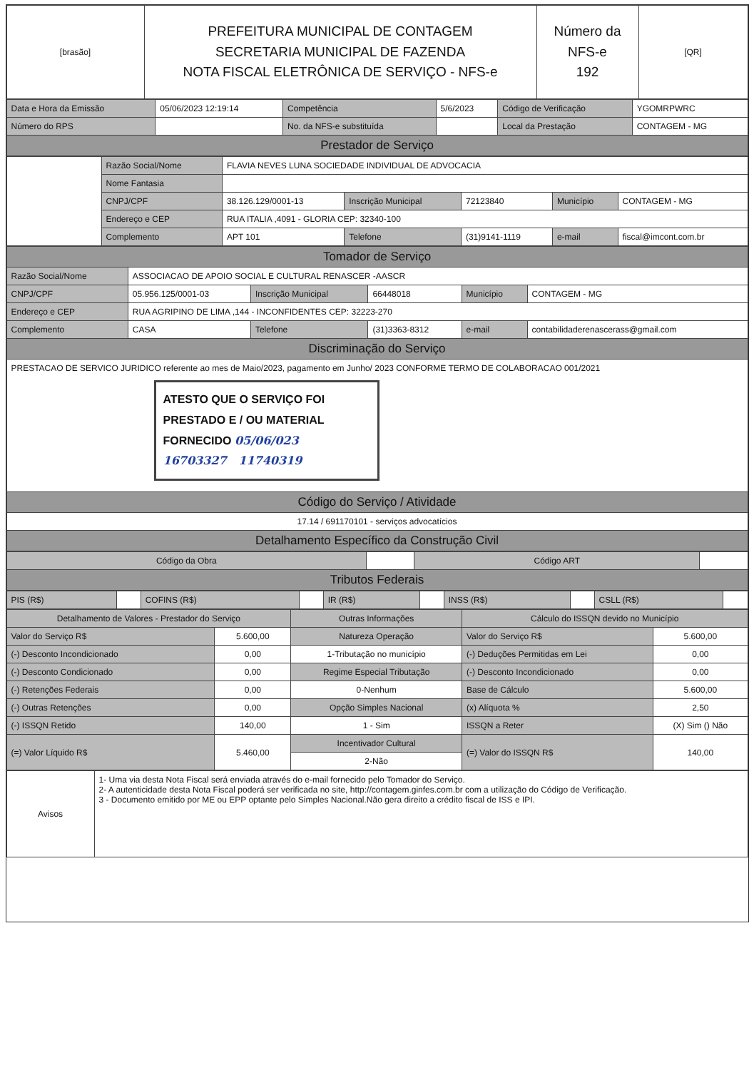| [brasão] | PREFEITURA MUNICIPAL DE CONTAGEM SECRETARIA MUNICIPAL DE FAZENDA NOTA FISCAL ELETRÔNICA DE SERVIÇO - NFS-e | Número da NFS-e 192 | [QR] |
| Data e Hora da Emissão | 05/06/2023 12:19:14 | Competência | 5/6/2023 | Código de Verificação | YGOMRPWRC |
| Número do RPS | | No. da NFS-e substituída | | Local da Prestação | CONTAGEM - MG |
| Prestador de Serviço | | | | | |
| | Razão Social/Nome | FLAVIA NEVES LUNA SOCIEDADE INDIVIDUAL DE ADVOCACIA | | | | |
| | Nome Fantasia | | | | | |
| | CNPJ/CPF | 38.126.129/0001-13 | Inscrição Municipal | 72123840 | Município | CONTAGEM - MG |
| | Endereço e CEP | RUA ITALIA ,4091 - GLORIA CEP: 32340-100 | | | | |
| | Complemento | APT 101 | Telefone | (31)9141-1119 | e-mail | fiscal@imcont.com.br |
| Tomador de Serviço | | | | | |
| Razão Social/Nome | ASSOCIACAO DE APOIO SOCIAL E CULTURAL RENASCER -AASCR | | | | |
| CNPJ/CPF | 05.956.125/0001-03 | Inscrição Municipal | 66448018 | Município | CONTAGEM - MG |
| Endereço e CEP | RUA AGRIPINO DE LIMA ,144 - INCONFIDENTES CEP: 32223-270 | | | | |
| Complemento | CASA | Telefone | (31)3363-8312 | e-mail | contabilidaderenascerass@gmail.com |
| Discriminação do Serviço | | | | | |
| PRESTACAO DE SERVICO JURIDICO referente ao mes de Maio/2023, pagamento em Junho/ 2023 CONFORME TERMO DE COLABORACAO 001/2021 ATESTO QUE O SERVIÇO FOI PRESTADO E / OU MATERIAL FORNECIDO 05/06/023 16703327 11740319 | | | | | |
| Código do Serviço / Atividade | | | | | |
| 17.14 / 691170101 - serviços advocatícios | | | | | |
| Detalhamento Específico da Construção Civil | | | | | |
| Código da Obra | | Código ART | |
| Tributos Federais | | | |
| PIS (R$) | | COFINS (R$) | | IR (R$) | | INSS (R$) | | CSLL (R$) | |
| Detalhamento de Valores - Prestador do Serviço | | Outras Informações | Cálculo do ISSQN devido no Município | |
| --- | --- | --- | --- | --- |
| Valor do Serviço R$ | 5.600,00 | Natureza Operação | Valor do Serviço R$ | 5.600,00 |
| (-) Desconto Incondicionado | 0,00 | 1-Tributação no município | (-) Deduções Permitidas em Lei | 0,00 |
| (-) Desconto Condicionado | 0,00 | Regime Especial Tributação | (-) Desconto Incondicionado | 0,00 |
| (-) Retenções Federais | 0,00 | 0-Nenhum | Base de Cálculo | 5.600,00 |
| (-) Outras Retenções | 0,00 | Opção Simples Nacional | (x) Alíquota % | 2,50 |
| (-) ISSQN Retido | 140,00 | 1 - Sim | ISSQN a Reter | (X) Sim () Não |
| (=) Valor Líquido R$ | 5.460,00 | Incentivador Cultural | (=) Valor do ISSQN R$ | 140,00 |
| | | 2-Não | | |
| Avisos | 1- Uma via desta Nota Fiscal será enviada através do e-mail fornecido pelo Tomador do Serviço. 2- A autenticidade desta Nota Fiscal poderá ser verificada no site, http://contagem.ginfes.com.br com a utilização do Código de Verificação. 3 - Documento emitido por ME ou EPP optante pelo Simples Nacional.Não gera direito a crédito fiscal de ISS e IPI. |